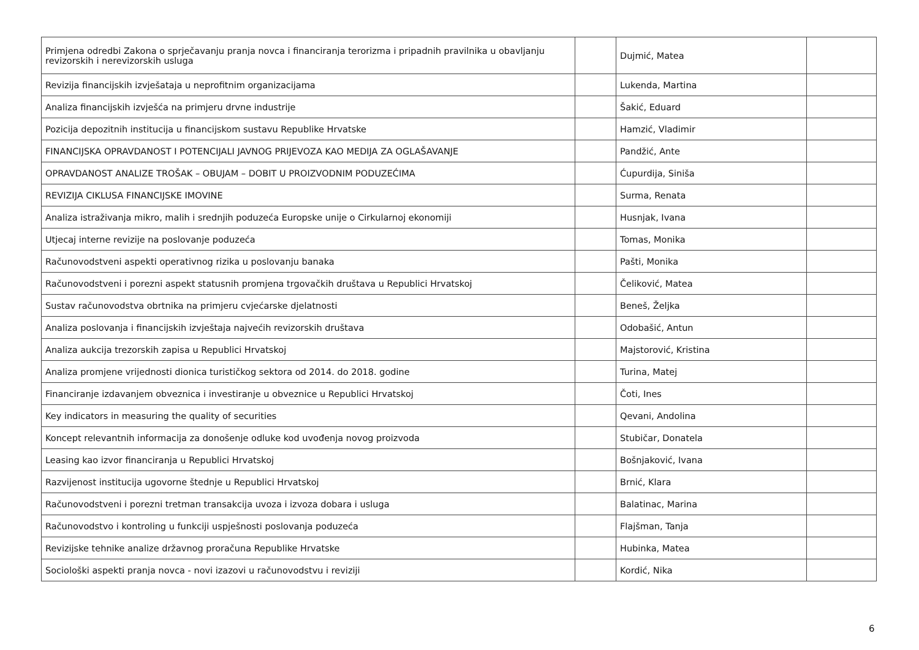| Primjena odredbi Zakona o sprječavanju pranja novca i financiranja terorizma i pripadnih pravilnika u obavljanju revizorskih i nerevizorskih usluga | | Dujmić, Matea | |
| Revizija financijskih izvješataja u neprofitnim organizacijama | | Lukenda, Martina | |
| Analiza financijskih izvješća na primjeru drvne industrije | | Šakić, Eduard | |
| Pozicija depozitnih institucija u financijskom sustavu Republike Hrvatske | | Hamzić, Vladimir | |
| FINANCIJSKA OPRAVDANOST I POTENCIJALI JAVNOG PRIJEVOZA KAO MEDIJA ZA OGLAŠAVANJE | | Pandžić, Ante | |
| OPRAVDANOST ANALIZE TROŠAK – OBUJAM – DOBIT U PROIZVODNIM PODUZEĆIMA | | Ćupurdija, Siniša | |
| REVIZIJA CIKLUSA FINANCIJSKE IMOVINE | | Surma, Renata | |
| Analiza istraživanja mikro, malih i srednjih poduzeća Europske unije o Cirkularnoj ekonomiji | | Husnjak, Ivana | |
| Utjecaj interne revizije na poslovanje poduzeća | | Tomas, Monika | |
| Računovodstveni aspekti operativnog rizika u poslovanju banaka | | Pašti, Monika | |
| Računovodstveni i porezni aspekt statusnih promjena trgovačkih društava u Republici Hrvatskoj | | Čeliković, Matea | |
| Sustav računovodstva obrtnika na primjeru cvjećarske djelatnosti | | Beneš, Željka | |
| Analiza poslovanja i financijskih izvještaja najvećih revizorskih društava | | Odobašić, Antun | |
| Analiza aukcija trezorskih zapisa u Republici Hrvatskoj | | Majstorović, Kristina | |
| Analiza promjene vrijednosti dionica turističkog sektora od 2014. do 2018. godine | | Turina, Matej | |
| Financiranje izdavanjem obveznica i investiranje u obveznice u Republici Hrvatskoj | | Čoti, Ines | |
| Key indicators in measuring the quality of securities | | Qevani, Andolina | |
| Koncept relevantnih informacija za donošenje odluke kod uvođenja novog proizvoda | | Stubičar, Donatela | |
| Leasing kao izvor financiranja u Republici Hrvatskoj | | Bošnjaković, Ivana | |
| Razvijenost institucija ugovorne štednje u Republici Hrvatskoj | | Brnić, Klara | |
| Računovodstveni i porezni tretman transakcija uvoza i izvoza dobara i usluga | | Balatinac, Marina | |
| Računovodstvo i kontroling u funkciji uspješnosti poslovanja poduzeća | | Flajšman, Tanja | |
| Revizijske tehnike analize državnog proračuna Republike Hrvatske | | Hubinka, Matea | |
| Sociološki aspekti pranja novca - novi izazovi u računovodstvu i reviziji | | Kordić, Nika | |
6